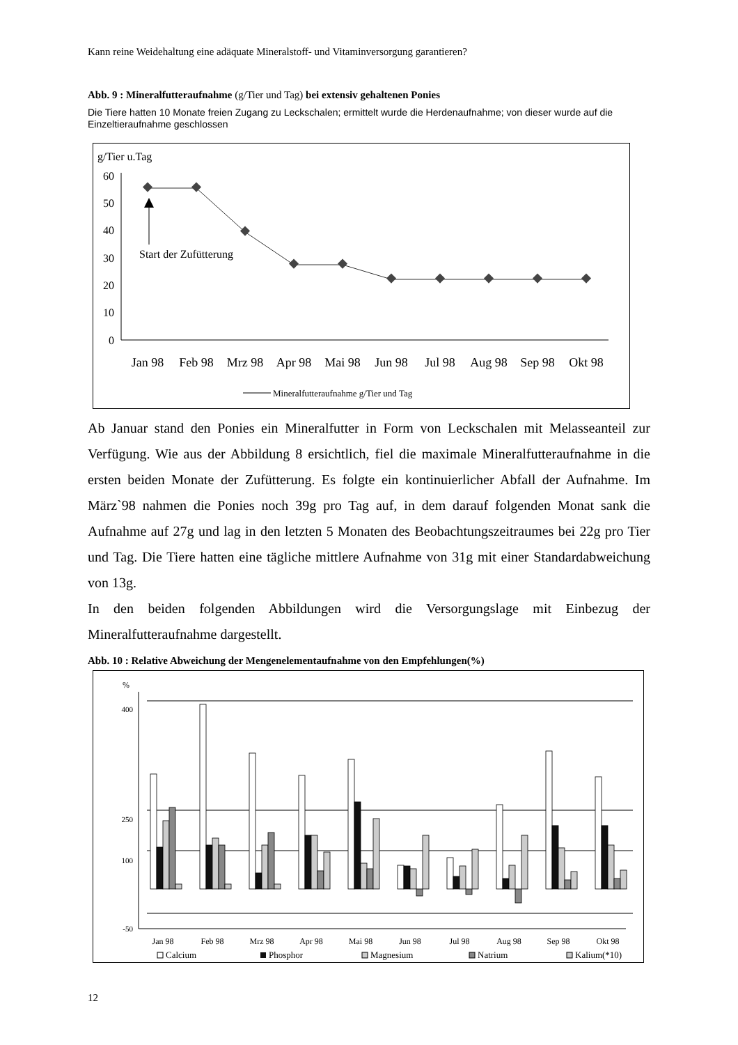Kann reine Weidehaltung eine adäquate Mineralstoff- und Vitaminversorgung garantieren?
Abb. 9 : Mineralfutteraufnahme (g/Tier und Tag) bei extensiv gehaltenen Ponies
Die Tiere hatten 10 Monate freien Zugang zu Leckschalen; ermittelt wurde die Herdenaufnahme; von dieser wurde auf die Einzeltieraufnahme geschlossen
g/Tier u.Tag
60
50
40
30
20
10
0
Start der Zufütterung
Jan 98
Feb 98
Mrz 98
Apr 98
Mai 98
Jun 98
Jul 98
Aug 98
Sep 98
Okt 98
Mineralfutteraufnahme g/Tier und Tag
Ab Januar stand den Ponies ein Mineralfutter in Form von Leckschalen mit Melasseanteil zur Verfügung. Wie aus der Abbildung 8 ersichtlich, fiel die maximale Mineralfutteraufnahme in die ersten beiden Monate der Zufütterung. Es folgte ein kontinuierlicher Abfall der Aufnahme. Im März`98 nahmen die Ponies noch 39g pro Tag auf, in dem darauf folgenden Monat sank die Aufnahme auf 27g und lag in den letzten 5 Monaten des Beobachtungszeitraumes bei 22g pro Tier und Tag. Die Tiere hatten eine tägliche mittlere Aufnahme von 31g mit einer Standardabweichung von 13g.
In den beiden folgenden Abbildungen wird die Versorgungslage mit Einbezug der Mineralfutteraufnahme dargestellt.
Abb. 10 : Relative Abweichung der Mengenelementaufnahme von den Empfehlungen(%)
%
400
250
-50
100
Jan 98
Feb 98
Mrz 98
Apr 98
Mai 98
Jun 98
Jul 98
Aug 98
Sep 98
Okt 98
Calcium
Phosphor
Magnesium
Natrium
Kalium(*10)
12